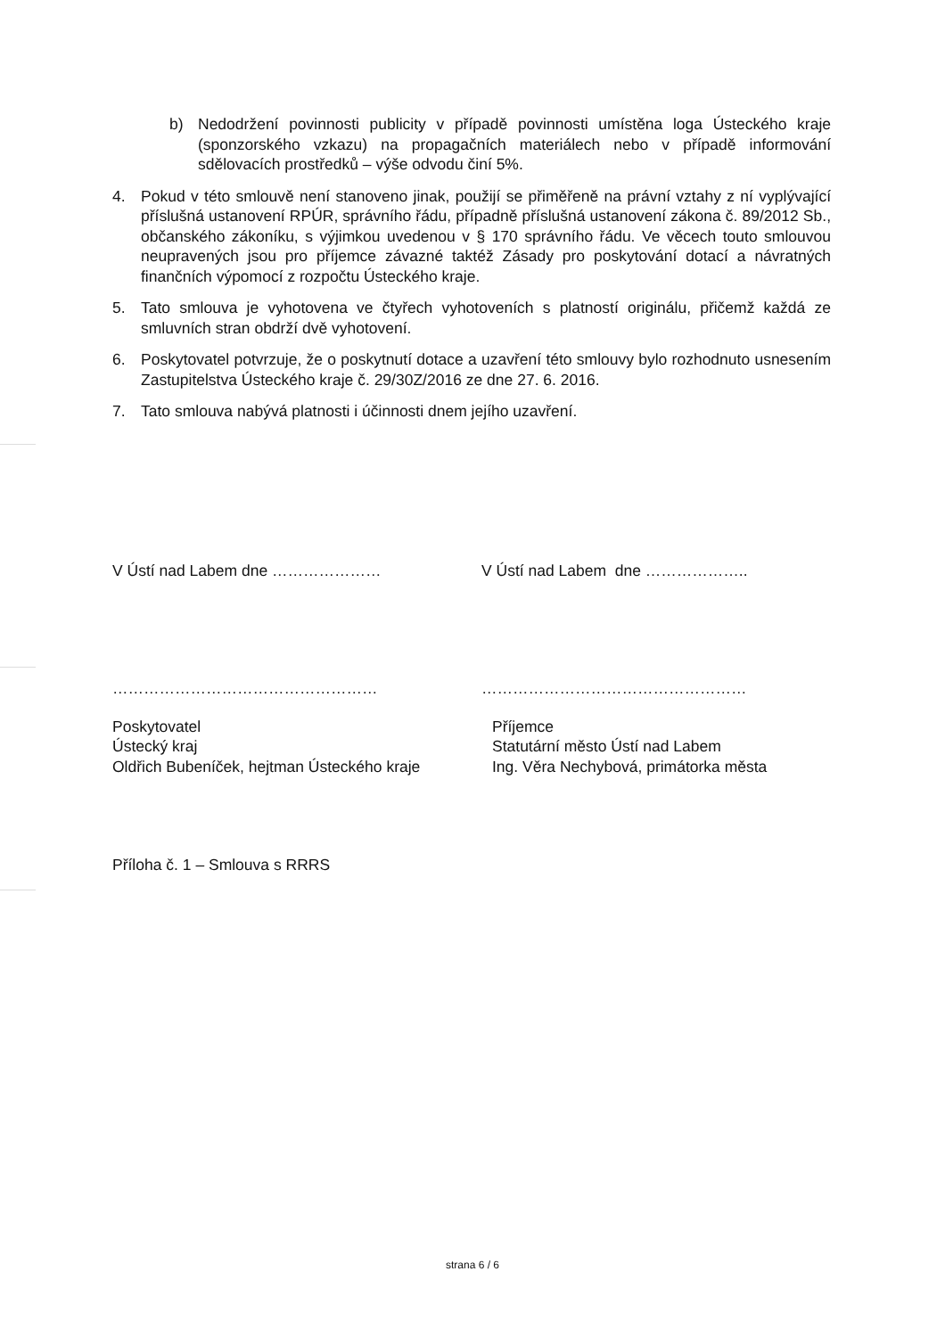b) Nedodržení povinnosti publicity v případě povinnosti umístěna loga Ústeckého kraje (sponzorského vzkazu) na propagačních materiálech nebo v případě informování sdělovacích prostředků – výše odvodu činí 5%.
4. Pokud v této smlouvě není stanoveno jinak, použijí se přiměřeně na právní vztahy z ní vyplývající příslušná ustanovení RPÚR, správního řádu, případně příslušná ustanovení zákona č. 89/2012 Sb., občanského zákoníku, s výjimkou uvedenou v § 170 správního řádu. Ve věcech touto smlouvou neupravených jsou pro příjemce závazné taktéž Zásady pro poskytování dotací a návratných finančních výpomocí z rozpočtu Ústeckého kraje.
5. Tato smlouva je vyhotovena ve čtyřech vyhotoveních s platností originálu, přičemž každá ze smluvních stran obdrží dvě vyhotovení.
6. Poskytovatel potvrzuje, že o poskytnutí dotace a uzavření této smlouvy bylo rozhodnuto usnesením Zastupitelstva Ústeckého kraje č. 29/30Z/2016 ze dne 27. 6. 2016.
7. Tato smlouva nabývá platnosti i účinnosti dnem jejího uzavření.
V Ústí nad Labem dne ………………… V Ústí nad Labem dne ………………..
…………………………………………… ……………………………………………
Poskytovatel
Ústecký kraj
Oldřich Bubeníček, hejtman Ústeckého kraje
Příjemce
Statutární město Ústí nad Labem
Ing. Věra Nechybová, primátorka města
Příloha č. 1 – Smlouva s RRRS
strana 6 / 6